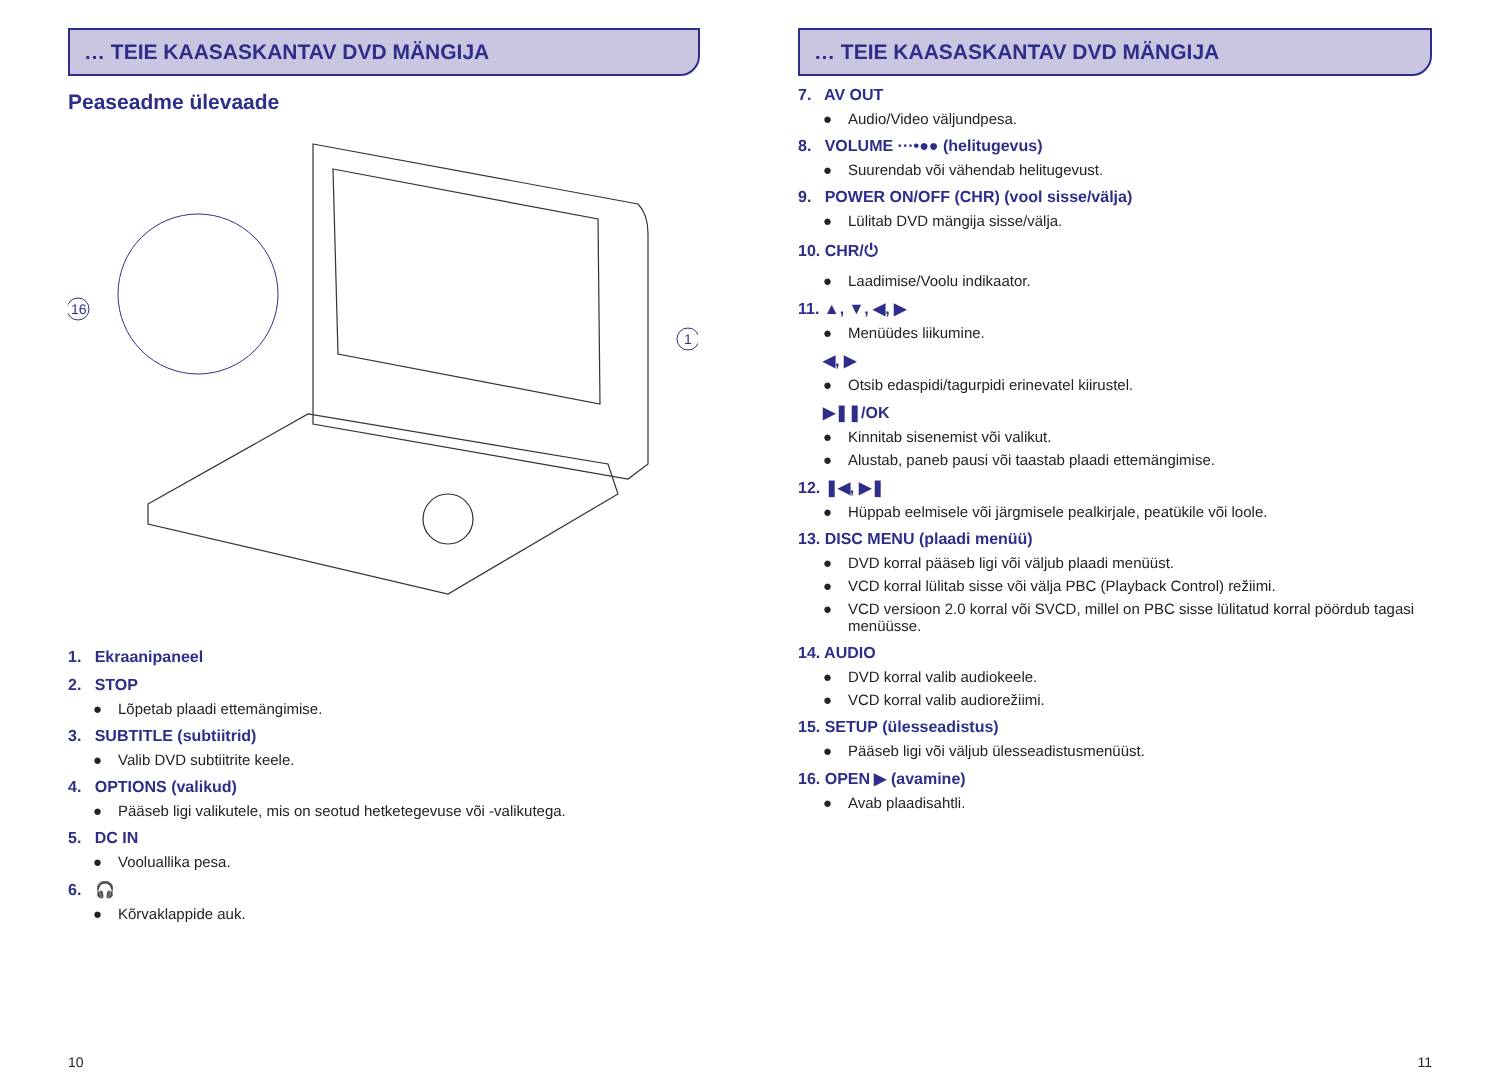… TEIE KAASASKANTAV DVD MÄNGIJA
Peaseadme ülevaade
16
1
1. Ekraanipaneel
2. STOP
● Lõpetab plaadi ettemängimise.
3. SUBTITLE (subtiitrid)
● Valib DVD subtiitrite keele.
4. OPTIONS (valikud)
● Pääseb ligi valikutele, mis on seotud hetketegevuse või -valikutega.
5. DC IN
● Vooluallika pesa.
6. 🎧
● Kõrvaklappide auk.
10
… TEIE KAASASKANTAV DVD MÄNGIJA
7. AV OUT
● Audio/Video väljundpesa.
8. VOLUME ···•●● (helitugevus)
● Suurendab või vähendab helitugevust.
9. POWER ON/OFF (CHR) (vool sisse/välja)
● Lülitab DVD mängija sisse/välja.
10. CHR/⏻
● Laadimise/Voolu indikaator.
11. ▲, ▼, ◀, ▶
● Menüüdes liikumine.
◀, ▶
● Otsib edaspidi/tagurpidi erinevatel kiirustel.
▶❚❚/OK
● Kinnitab sisenemist või valikut.
● Alustab, paneb pausi või taastab plaadi ettemängimise.
12. ❚◀, ▶❚
● Hüppab eelmisele või järgmisele pealkirjale, peatükile või loole.
13. DISC MENU (plaadi menüü)
● DVD korral pääseb ligi või väljub plaadi menüüst.
● VCD korral lülitab sisse või välja PBC (Playback Control) režiimi.
● VCD versioon 2.0 korral või SVCD, millel on PBC sisse lülitatud korral pöördub tagasi menüüsse.
14. AUDIO
● DVD korral valib audiokeele.
● VCD korral valib audiorežiimi.
15. SETUP (ülesseadistus)
● Pääseb ligi või väljub ülesseadistusmenüüst.
16. OPEN ▶ (avamine)
● Avab plaadisahtli.
11